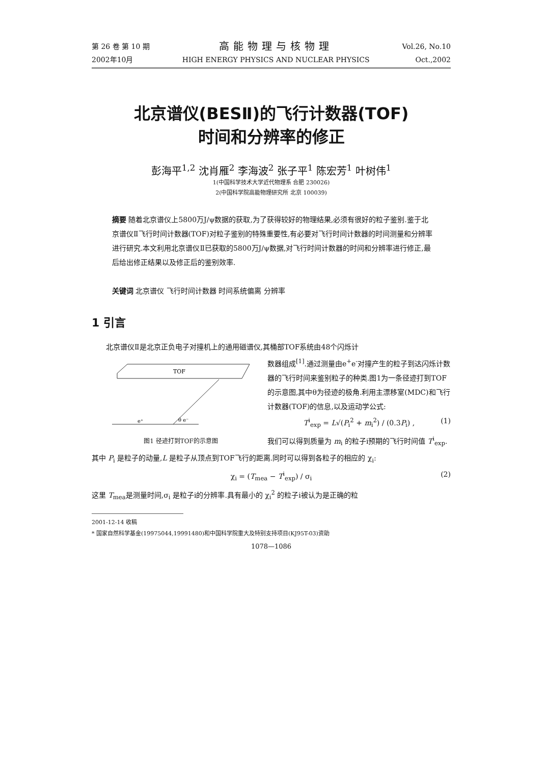第 26 卷 第 10 期
2002年10月
高能物理与核物理
HIGH ENERGY PHYSICS AND NUCLEAR PHYSICS
Vol.26, No.10
Oct.,2002
北京谱仪(BESⅡ)的飞行计数器(TOF)
时间和分辨率的修正
彭海平<sup>1,2</sup> 沈肖雁<sup>2</sup> 李海波<sup>2</sup> 张子平<sup>1</sup> 陈宏芳<sup>1</sup> 叶树伟<sup>1</sup>
1(中国科学技术大学近代物理系 合肥 230026)
2(中国科学院高能物理研究所 北京 100039)
摘要 随着北京谱仪上5800万J/ψ数据的获取,为了获得较好的物理结果,必须有很好的粒子鉴别.鉴于北京谱仪Ⅱ飞行时间计数器(TOF)对粒子鉴别的特殊重要性,有必要对飞行时间计数器的时间测量和分辨率进行研究.本文利用北京谱仪Ⅱ已获取的5800万J/ψ数据,对飞行时间计数器的时间和分辨率进行修正,最后给出修正结果以及修正后的鉴别效率.
关键词 北京谱仪 飞行时间计数器 时间系统偏离 分辨率
1 引言
北京谱仪Ⅱ是北京正负电子对撞机上的通用磁谱仪,其桶部TOF系统由48个闪烁计
TOF
e⁺
θ e⁻
图1 径迹打到TOF的示意图
数器组成<sup>[1]</sup>.通过测量由e<sup>+</sup>e<sup>-</sup>对撞产生的粒子到达闪烁计数器的飞行时间来鉴别粒子的种类.图1为一条径迹打到TOF的示意图,其中θ为径迹的极角.利用主漂移室(MDC)和飞行计数器(TOF)的信息,以及运动学公式:
T<sup>i</sup><sub>exp</sub> = L√(P<sub>i</sub><sup>2</sup> + m<sub>i</sub><sup>2</sup>) / (0.3P<sub>i</sub>) , (1)
我们可以得到质量为 m<sub>i</sub> 的粒子i预期的飞行时间值 T<sup>i</sup><sub>exp</sub>.其中 P<sub>i</sub> 是粒子的动量,L 是粒子从顶点到TOF飞行的距离.同时可以得到各粒子的相应的 χ<sub>i</sub>:
χ<sub>i</sub> = (T<sub>mea</sub> − T<sup>i</sup><sub>exp</sub>) / σ<sub>i</sub> (2)
这里 T<sub>mea</sub>是测量时间,σ<sub>i</sub> 是粒子i的分辨率.具有最小的 χ<sub>i</sub><sup>2</sup> 的粒子i被认为是正确的粒
2001-12-14 收稿
* 国家自然科学基金(19975044,19991480)和中国科学院重大及特别支持项目(KJ95T-03)资助
1078—1086